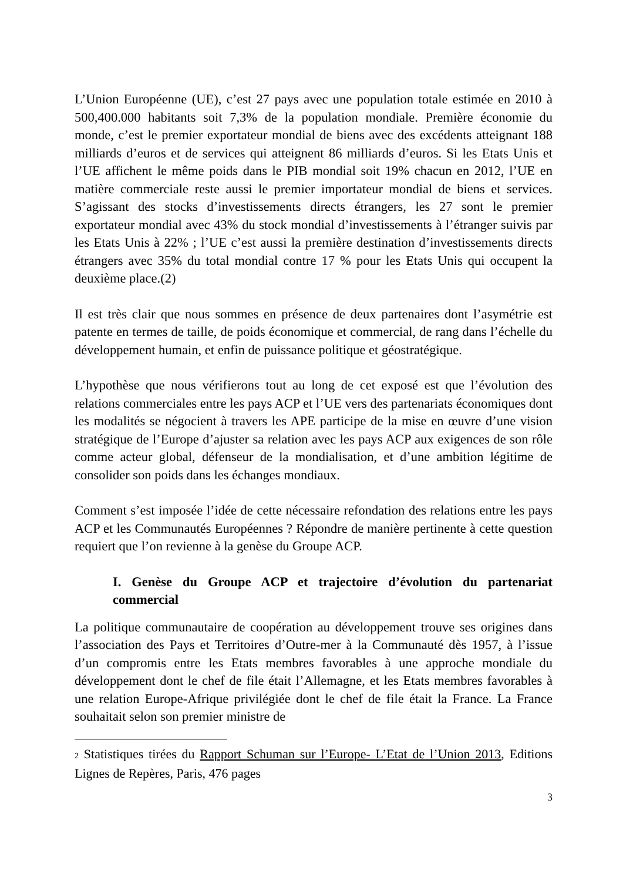L’Union Européenne (UE), c’est 27 pays avec une population totale estimée en 2010 à 500,400.000 habitants soit 7,3% de la population mondiale. Première économie du monde, c’est le premier exportateur mondial de biens avec des excédents atteignant 188 milliards d’euros et de services qui atteignent 86 milliards d’euros. Si les Etats Unis et l’UE affichent le même poids dans le PIB mondial soit 19% chacun en 2012, l’UE en matière commerciale reste aussi le premier importateur mondial de biens et services. S’agissant des stocks d’investissements directs étrangers, les 27 sont le premier exportateur mondial avec 43% du stock mondial d’investissements à l’étranger suivis par les Etats Unis à 22% ; l’UE c’est aussi la première destination d’investissements directs étrangers avec 35% du total mondial contre 17 % pour les Etats Unis qui occupent la deuxième place.(2)
Il est très clair que nous sommes en présence de deux partenaires dont l’asymétrie est patente en termes de taille, de poids économique et commercial, de rang dans l’échelle du développement humain, et enfin de puissance politique et géostratégique.
L’hypothèse que nous vérifierons tout au long de cet exposé est que l’évolution des relations commerciales entre les pays ACP et l’UE vers des partenariats économiques dont les modalités se négocient à travers les APE participe de la mise en œuvre d’une vision stratégique de l’Europe d’ajuster sa relation avec les pays ACP aux exigences de son rôle comme acteur global, défenseur de la mondialisation, et d’une ambition légitime de consolider son poids dans les échanges mondiaux.
Comment s’est imposée l’idée de cette nécessaire refondation des relations entre les pays ACP et les Communautés Européennes ? Répondre de manière pertinente à cette question requiert que l’on revienne à la genèse du Groupe ACP.
I. Genèse du Groupe ACP et trajectoire d’évolution du partenariat commercial
La politique communautaire de coopération au développement trouve ses origines dans l’association des Pays et Territoires d’Outre-mer à la Communauté dès 1957, à l’issue d’un compromis entre les Etats membres favorables à une approche mondiale du développement dont le chef de file était l’Allemagne, et les Etats membres favorables à une relation Europe-Afrique privilégiée dont le chef de file était la France. La France souhaitait selon son premier ministre de
<sup>2</sup> Statistiques tirées du Rapport Schuman sur l’Europe- L’Etat de l’Union 2013, Editions Lignes de Repères, Paris, 476 pages
3